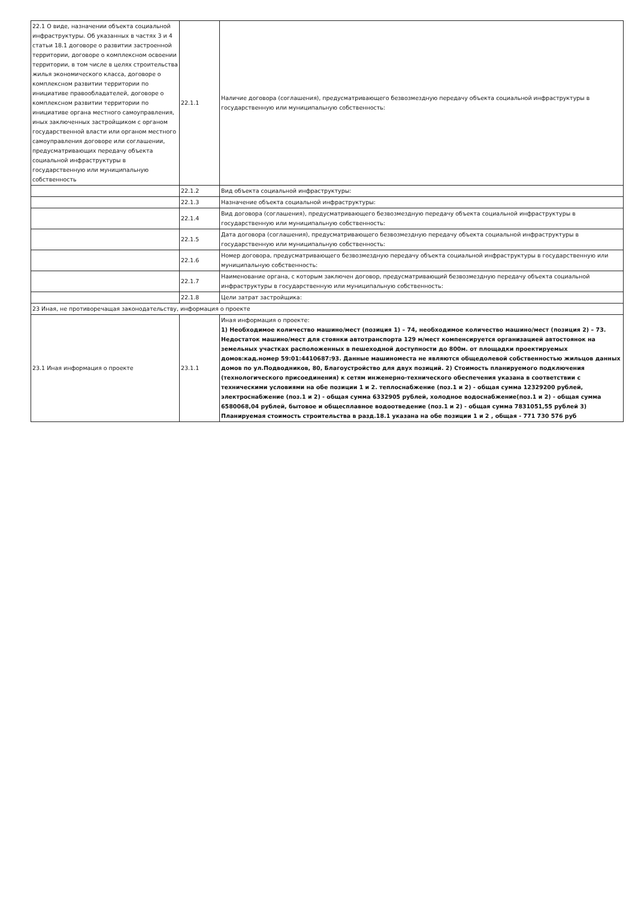| 22.1 О виде, назначении объекта социальной инфраструктуры. Об указанных в частях 3 и 4 статьи 18.1 договоре о развитии застроенной территории, договоре о комплексном освоении территории, в том числе в целях строительства жилья экономического класса, договоре о комплексном развитии территории по инициативе правообладателей, договоре о комплексном развитии территории по инициативе органа местного самоуправления, иных заключенных застройщиком с органом государственной власти или органом местного самоуправления договоре или соглашении, предусматривающих передачу объекта социальной инфраструктуры в государственную или муниципальную собственность | 22.1.1 | Наличие договора (соглашения), предусматривающего безвозмездную передачу объекта социальной инфраструктуры в государственную или муниципальную собственность: |
| | 22.1.2 | Вид объекта социальной инфраструктуры: |
| | 22.1.3 | Назначение объекта социальной инфраструктуры: |
| | 22.1.4 | Вид договора (соглашения), предусматривающего безвозмездную передачу объекта социальной инфраструктуры в государственную или муниципальную собственность: |
| | 22.1.5 | Дата договора (соглашения), предусматривающего безвозмездную передачу объекта социальной инфраструктуры в государственную или муниципальную собственность: |
| | 22.1.6 | Номер договора, предусматривающего безвозмездную передачу объекта социальной инфраструктуры в государственную или муниципальную собственность: |
| | 22.1.7 | Наименование органа, с которым заключен договор, предусматривающий безвозмездную передачу объекта социальной инфраструктуры в государственную или муниципальную собственность: |
| | 22.1.8 | Цели затрат застройщика: |
| 23 Иная, не противоречащая законодательству, информация о проекте | | |
| 23.1 Иная информация о проекте | 23.1.1 | Иная информация о проекте: 1) Необходимое количество машино/мест (позиция 1) – 74, необходимое количество машино/мест (позиция 2) – 73. Недостаток машино/мест для стоянки автотранспорта 129 м/мест компенсируется организацией автостоянок на земельных участках расположенных в пешеходной доступности до 800м. от площадки проектируемых домов:кад.номер 59:01:4410687:93. Данные машиноместа не являются общедолевой собственностью жильцов данных домов по ул.Подводников, 80, Благоустройство для двух позиций. 2) Стоимость планируемого подключения (технологического присоединения) к сетям инженерно-технического обеспечения указана в соответствии с техническими условиями на обе позиции 1 и 2. теплоснабжение (поз.1 и 2) - общая сумма 12329200 рублей, электроснабжение (поз.1 и 2) - общая сумма 6332905 рублей, холодное водоснабжение(поз.1 и 2) - общая сумма 6580068,04 рублей, бытовое и общесплавное водоотведение (поз.1 и 2) - общая сумма 7831051,55 рублей 3) Планируемая стоимость строительства в разд.18.1 указана на обе позиции 1 и 2 , общая - 771 730 576 руб |